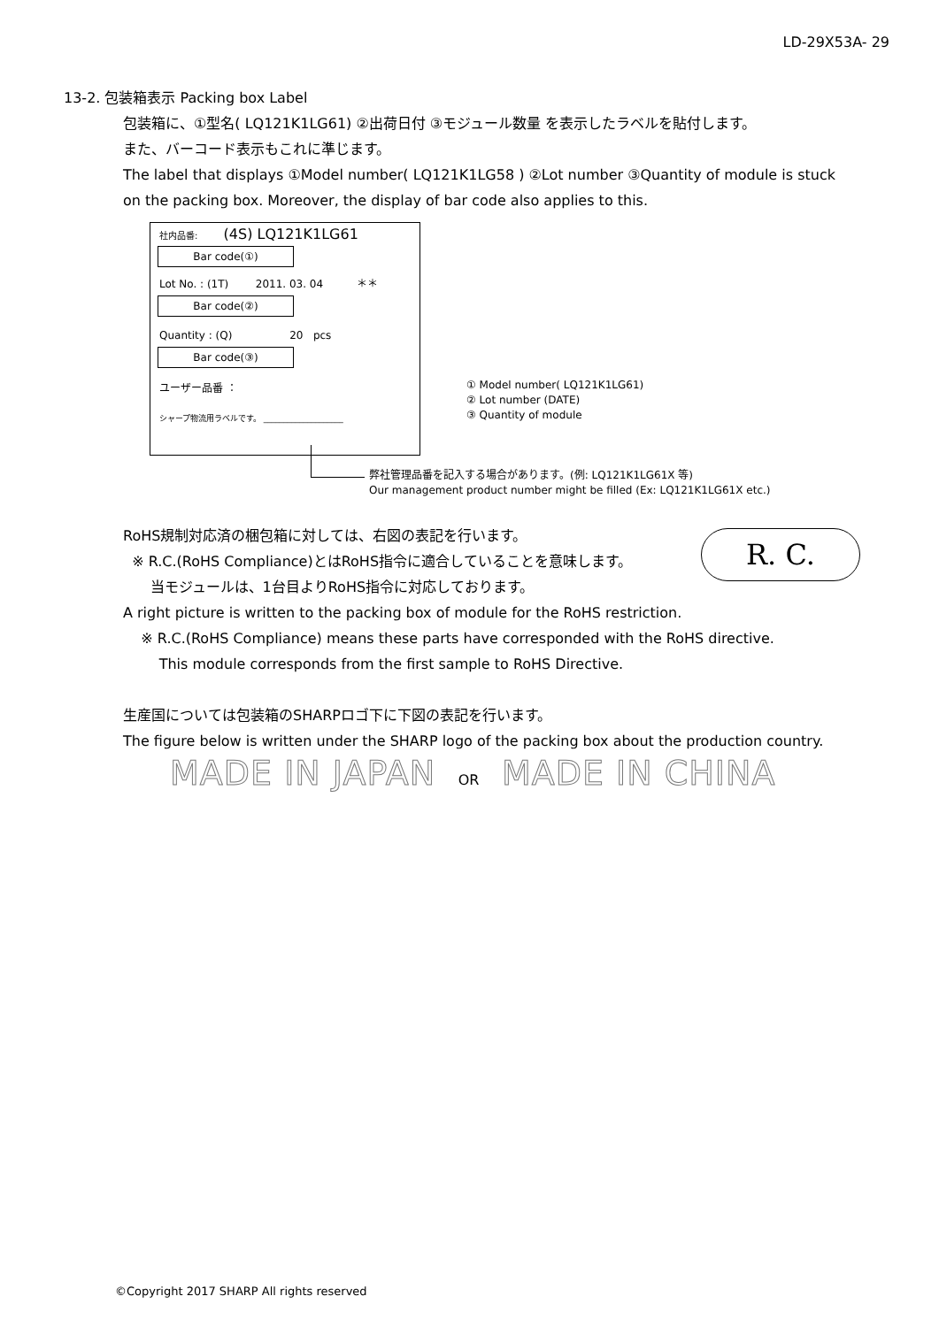LD-29X53A- 29
13-2. 包装箱表示 Packing box Label
包装箱に、①型名( LQ121K1LG61) ②出荷日付 ③モジュール数量 を表示したラベルを貼付します。
また、バーコード表示もこれに準じます。
The label that displays ①Model number( LQ121K1LG58 ) ②Lot number ③Quantity of module is stuck
on the packing box. Moreover, the display of bar code also applies to this.
社内品番: (4S) LQ121K1LG61
Bar code(①)
Lot No. : (1T) 2011. 03. 04 ＊＊
Bar code(②)
Quantity : (Q) 20 pcs
Bar code(③)
ユーザー品番 ：
シャープ物流用ラベルです。 ____________________
① Model number( LQ121K1LG61)
② Lot number (DATE)
③ Quantity of module
弊社管理品番を記入する場合があります。(例: LQ121K1LG61X 等)
Our management product number might be filled (Ex: LQ121K1LG61X etc.)
R. C.
RoHS規制対応済の梱包箱に対しては、右図の表記を行います。
※ R.C.(RoHS Compliance)とはRoHS指令に適合していることを意味します。
当モジュールは、1台目よりRoHS指令に対応しております。
A right picture is written to the packing box of module for the RoHS restriction.
※ R.C.(RoHS Compliance) means these parts have corresponded with the RoHS directive.
This module corresponds from the first sample to RoHS Directive.
生産国については包装箱のSHARPロゴ下に下図の表記を行います。
The figure below is written under the SHARP logo of the packing box about the production country.
MADE IN JAPAN OR MADE IN CHINA
©Copyright 2017 SHARP All rights reserved